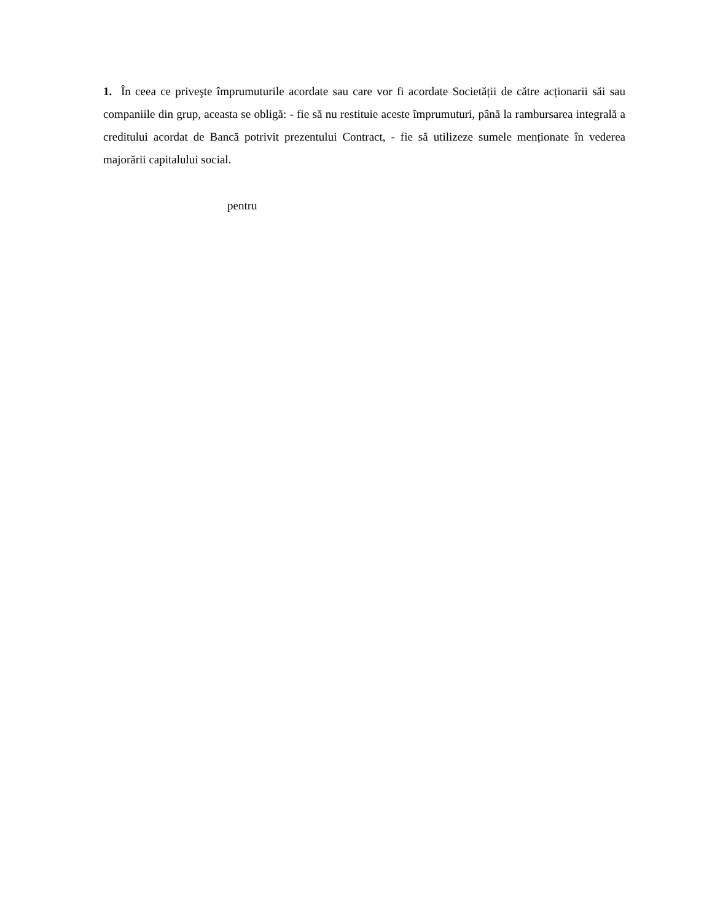1. În ceea ce priveşte împrumuturile acordate sau care vor fi acordate Societății de către acționarii săi sau companiile din grup, aceasta se obligă: - fie să nu restituie aceste împrumuturi, până la rambursarea integrală a creditului acordat de Bancă potrivit prezentului Contract, - fie să utilizeze sumele menționate în vederea majorării capitalului social.
pentru